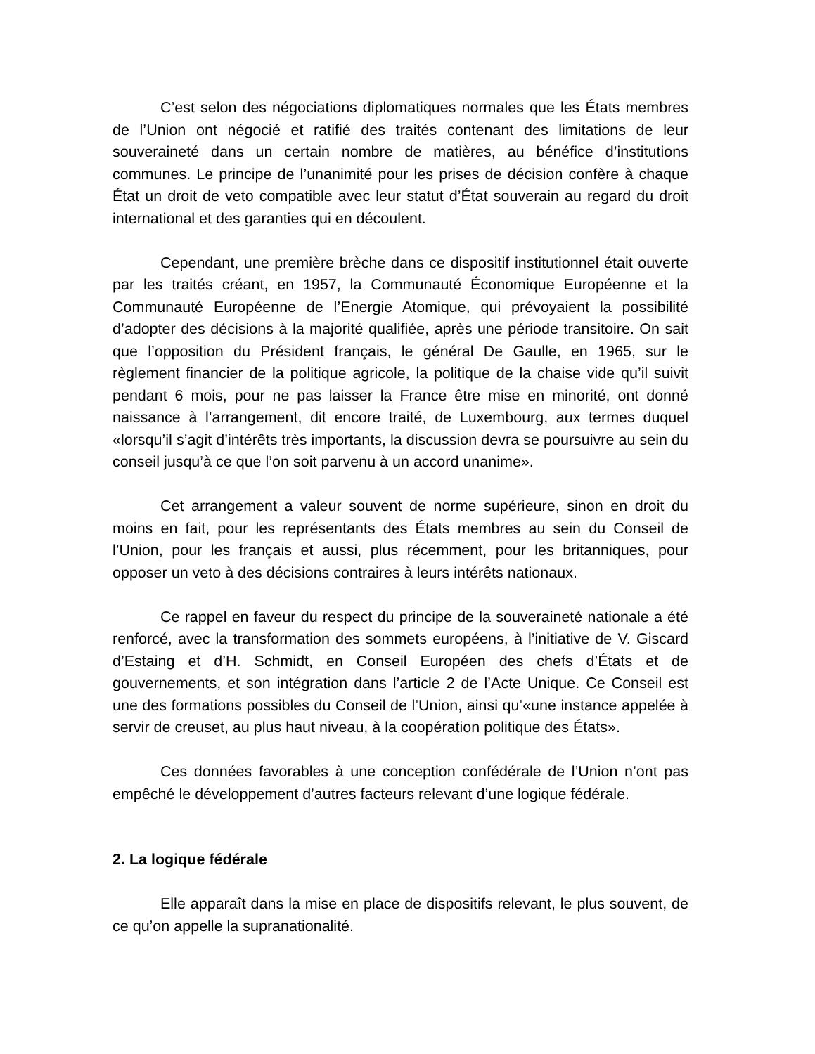C’est selon des négociations diplomatiques normales que les États membres de l’Union ont négocié et ratifié des traités contenant des limitations de leur souveraineté dans un certain nombre de matières, au bénéfice d’institutions communes. Le principe de l’unanimité pour les prises de décision confère à chaque État un droit de veto compatible avec leur statut d’État souverain au regard du droit international et des garanties qui en découlent.
Cependant, une première brèche dans ce dispositif institutionnel était ouverte par les traités créant, en 1957, la Communauté Économique Européenne et la Communauté Européenne de l’Energie Atomique, qui prévoyaient la possibilité d’adopter des décisions à la majorité qualifiée, après une période transitoire. On sait que l’opposition du Président français, le général De Gaulle, en 1965, sur le règlement financier de la politique agricole, la politique de la chaise vide qu’il suivit pendant 6 mois, pour ne pas laisser la France être mise en minorité, ont donné naissance à l’arrangement, dit encore traité, de Luxembourg, aux termes duquel «lorsqu’il s’agit d’intérêts très importants, la discussion devra se poursuivre au sein du conseil jusqu’à ce que l’on soit parvenu à un accord unanime».
Cet arrangement a valeur souvent de norme supérieure, sinon en droit du moins en fait, pour les représentants des États membres au sein du Conseil de l’Union, pour les français et aussi, plus récemment, pour les britanniques, pour opposer un veto à des décisions contraires à leurs intérêts nationaux.
Ce rappel en faveur du respect du principe de la souveraineté nationale a été renforcé, avec la transformation des sommets européens, à l’initiative de V. Giscard d’Estaing et d’H. Schmidt, en Conseil Européen des chefs d’États et de gouvernements, et son intégration dans l’article 2 de l’Acte Unique. Ce Conseil est une des formations possibles du Conseil de l’Union, ainsi qu’«une instance appelée à servir de creuset, au plus haut niveau, à la coopération politique des États».
Ces données favorables à une conception confédérale de l’Union n’ont pas empêché le développement d’autres facteurs relevant d’une logique fédérale.
2. La logique fédérale
Elle apparaît dans la mise en place de dispositifs relevant, le plus souvent, de ce qu’on appelle la supranationalité.